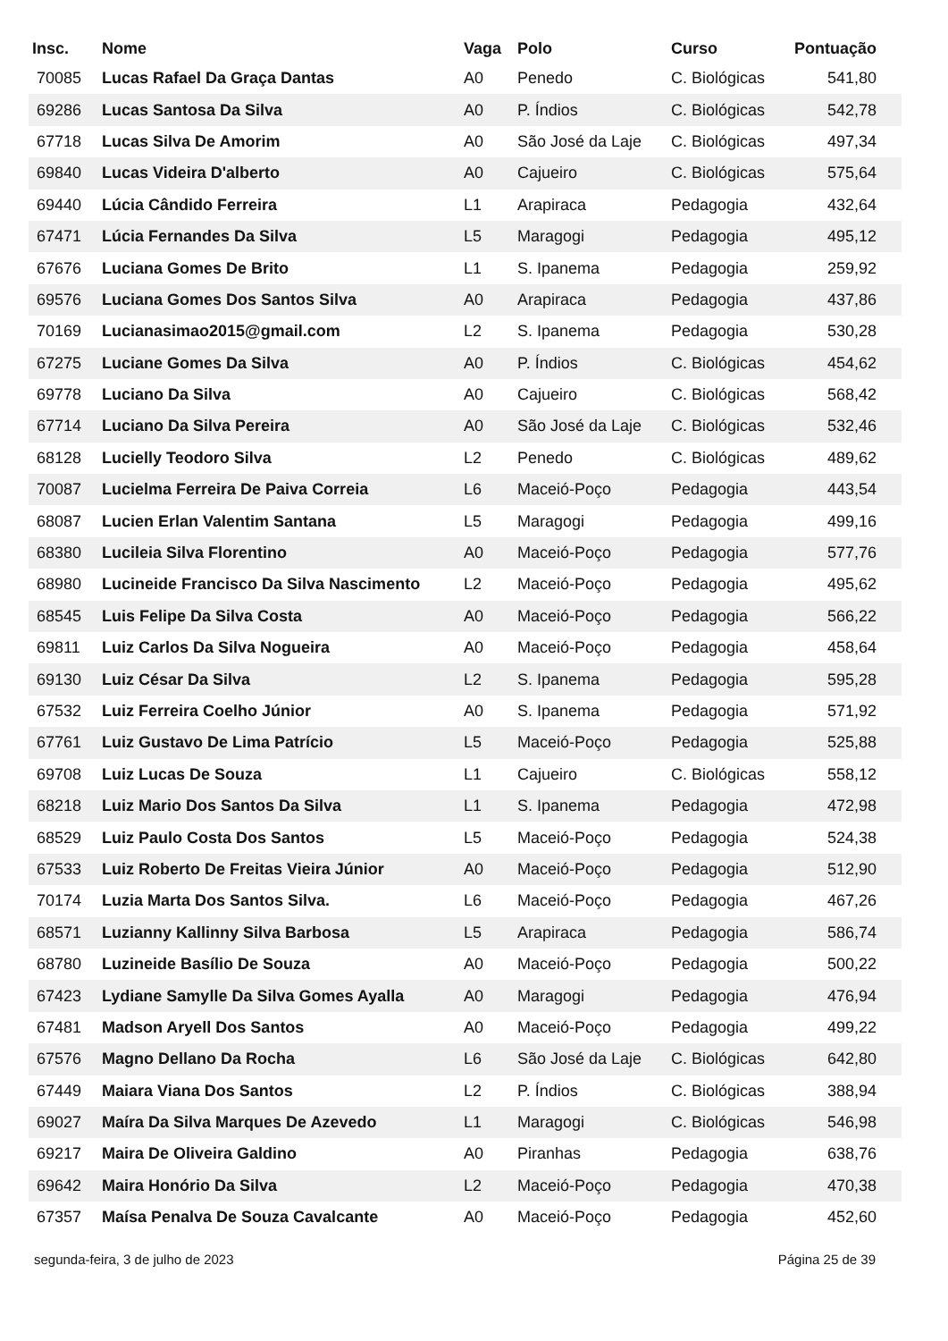| Insc. | Nome | Vaga | Polo | Curso | Pontuação |
| --- | --- | --- | --- | --- | --- |
| 70085 | Lucas Rafael Da Graça Dantas | A0 | Penedo | C. Biológicas | 541,80 |
| 69286 | Lucas Santosa Da Silva | A0 | P. Índios | C. Biológicas | 542,78 |
| 67718 | Lucas Silva De Amorim | A0 | São José da Laje | C. Biológicas | 497,34 |
| 69840 | Lucas Videira D'alberto | A0 | Cajueiro | C. Biológicas | 575,64 |
| 69440 | Lúcia Cândido Ferreira | L1 | Arapiraca | Pedagogia | 432,64 |
| 67471 | Lúcia Fernandes Da Silva | L5 | Maragogi | Pedagogia | 495,12 |
| 67676 | Luciana Gomes De Brito | L1 | S. Ipanema | Pedagogia | 259,92 |
| 69576 | Luciana Gomes Dos Santos Silva | A0 | Arapiraca | Pedagogia | 437,86 |
| 70169 | Lucianasimao2015@gmail.com | L2 | S. Ipanema | Pedagogia | 530,28 |
| 67275 | Luciane Gomes Da Silva | A0 | P. Índios | C. Biológicas | 454,62 |
| 69778 | Luciano Da Silva | A0 | Cajueiro | C. Biológicas | 568,42 |
| 67714 | Luciano Da Silva Pereira | A0 | São José da Laje | C. Biológicas | 532,46 |
| 68128 | Lucielly Teodoro Silva | L2 | Penedo | C. Biológicas | 489,62 |
| 70087 | Lucielma Ferreira De Paiva Correia | L6 | Maceió-Poço | Pedagogia | 443,54 |
| 68087 | Lucien Erlan Valentim Santana | L5 | Maragogi | Pedagogia | 499,16 |
| 68380 | Lucileia Silva Florentino | A0 | Maceió-Poço | Pedagogia | 577,76 |
| 68980 | Lucineide Francisco Da Silva Nascimento | L2 | Maceió-Poço | Pedagogia | 495,62 |
| 68545 | Luis Felipe Da Silva Costa | A0 | Maceió-Poço | Pedagogia | 566,22 |
| 69811 | Luiz Carlos Da Silva Nogueira | A0 | Maceió-Poço | Pedagogia | 458,64 |
| 69130 | Luiz César Da Silva | L2 | S. Ipanema | Pedagogia | 595,28 |
| 67532 | Luiz Ferreira Coelho Júnior | A0 | S. Ipanema | Pedagogia | 571,92 |
| 67761 | Luiz Gustavo De Lima Patrício | L5 | Maceió-Poço | Pedagogia | 525,88 |
| 69708 | Luiz Lucas De Souza | L1 | Cajueiro | C. Biológicas | 558,12 |
| 68218 | Luiz Mario Dos Santos Da Silva | L1 | S. Ipanema | Pedagogia | 472,98 |
| 68529 | Luiz Paulo Costa Dos Santos | L5 | Maceió-Poço | Pedagogia | 524,38 |
| 67533 | Luiz Roberto De Freitas Vieira Júnior | A0 | Maceió-Poço | Pedagogia | 512,90 |
| 70174 | Luzia Marta Dos Santos Silva. | L6 | Maceió-Poço | Pedagogia | 467,26 |
| 68571 | Luzianny Kallinny Silva Barbosa | L5 | Arapiraca | Pedagogia | 586,74 |
| 68780 | Luzineide Basílio De Souza | A0 | Maceió-Poço | Pedagogia | 500,22 |
| 67423 | Lydiane Samylle Da Silva Gomes Ayalla | A0 | Maragogi | Pedagogia | 476,94 |
| 67481 | Madson Aryell Dos Santos | A0 | Maceió-Poço | Pedagogia | 499,22 |
| 67576 | Magno Dellano Da Rocha | L6 | São José da Laje | C. Biológicas | 642,80 |
| 67449 | Maiara Viana Dos Santos | L2 | P. Índios | C. Biológicas | 388,94 |
| 69027 | Maíra Da Silva Marques De Azevedo | L1 | Maragogi | C. Biológicas | 546,98 |
| 69217 | Maira De Oliveira Galdino | A0 | Piranhas | Pedagogia | 638,76 |
| 69642 | Maira Honório Da Silva | L2 | Maceió-Poço | Pedagogia | 470,38 |
| 67357 | Maísa Penalva De Souza Cavalcante | A0 | Maceió-Poço | Pedagogia | 452,60 |
segunda-feira, 3 de julho de 2023 Página 25 de 39